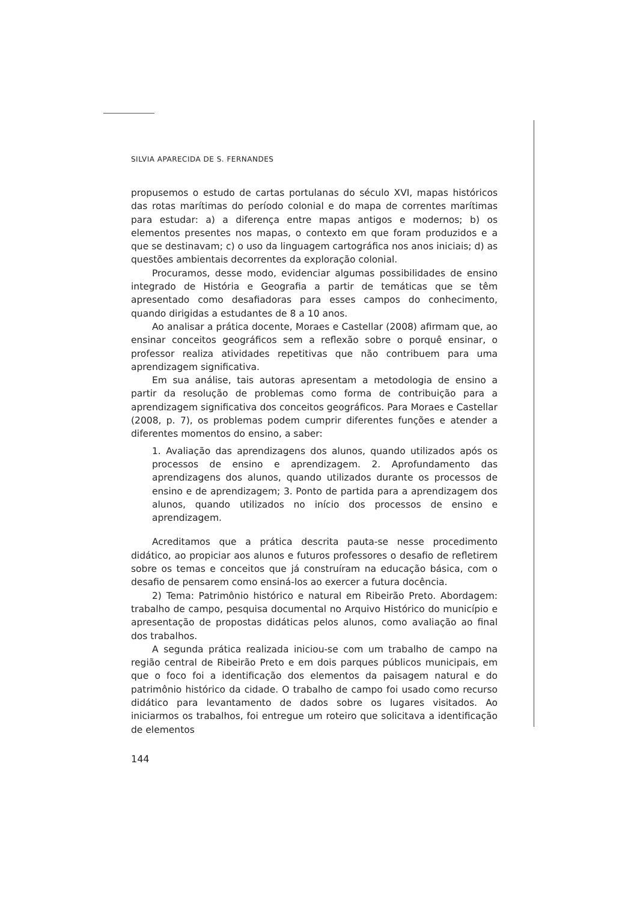SILVIA APARECIDA DE S. FERNANDES
propusemos o estudo de cartas portulanas do século XVI, mapas históricos das rotas marítimas do período colonial e do mapa de correntes marítimas para estudar: a) a diferença entre mapas antigos e modernos; b) os elementos presentes nos mapas, o contexto em que foram produzidos e a que se destinavam; c) o uso da linguagem cartográfica nos anos iniciais; d) as questões ambientais decorrentes da exploração colonial.
Procuramos, desse modo, evidenciar algumas possibilidades de ensino integrado de História e Geografia a partir de temáticas que se têm apresentado como desafiadoras para esses campos do conhecimento, quando dirigidas a estudantes de 8 a 10 anos.
Ao analisar a prática docente, Moraes e Castellar (2008) afirmam que, ao ensinar conceitos geográficos sem a reflexão sobre o porquê ensinar, o professor realiza atividades repetitivas que não contribuem para uma aprendizagem significativa.
Em sua análise, tais autoras apresentam a metodologia de ensino a partir da resolução de problemas como forma de contribuição para a aprendizagem significativa dos conceitos geográficos. Para Moraes e Castellar (2008, p. 7), os problemas podem cumprir diferentes funções e atender a diferentes momentos do ensino, a saber:
1. Avaliação das aprendizagens dos alunos, quando utilizados após os processos de ensino e aprendizagem. 2. Aprofundamento das aprendizagens dos alunos, quando utilizados durante os processos de ensino e de aprendizagem; 3. Ponto de partida para a aprendizagem dos alunos, quando utilizados no início dos processos de ensino e aprendizagem.
Acreditamos que a prática descrita pauta-se nesse procedimento didático, ao propiciar aos alunos e futuros professores o desafio de refletirem sobre os temas e conceitos que já construíram na educação básica, com o desafio de pensarem como ensiná-los ao exercer a futura docência.
2) Tema: Patrimônio histórico e natural em Ribeirão Preto. Abordagem: trabalho de campo, pesquisa documental no Arquivo Histórico do município e apresentação de propostas didáticas pelos alunos, como avaliação ao final dos trabalhos.
A segunda prática realizada iniciou-se com um trabalho de campo na região central de Ribeirão Preto e em dois parques públicos municipais, em que o foco foi a identificação dos elementos da paisagem natural e do patrimônio histórico da cidade. O trabalho de campo foi usado como recurso didático para levantamento de dados sobre os lugares visitados. Ao iniciarmos os trabalhos, foi entregue um roteiro que solicitava a identificação de elementos
144